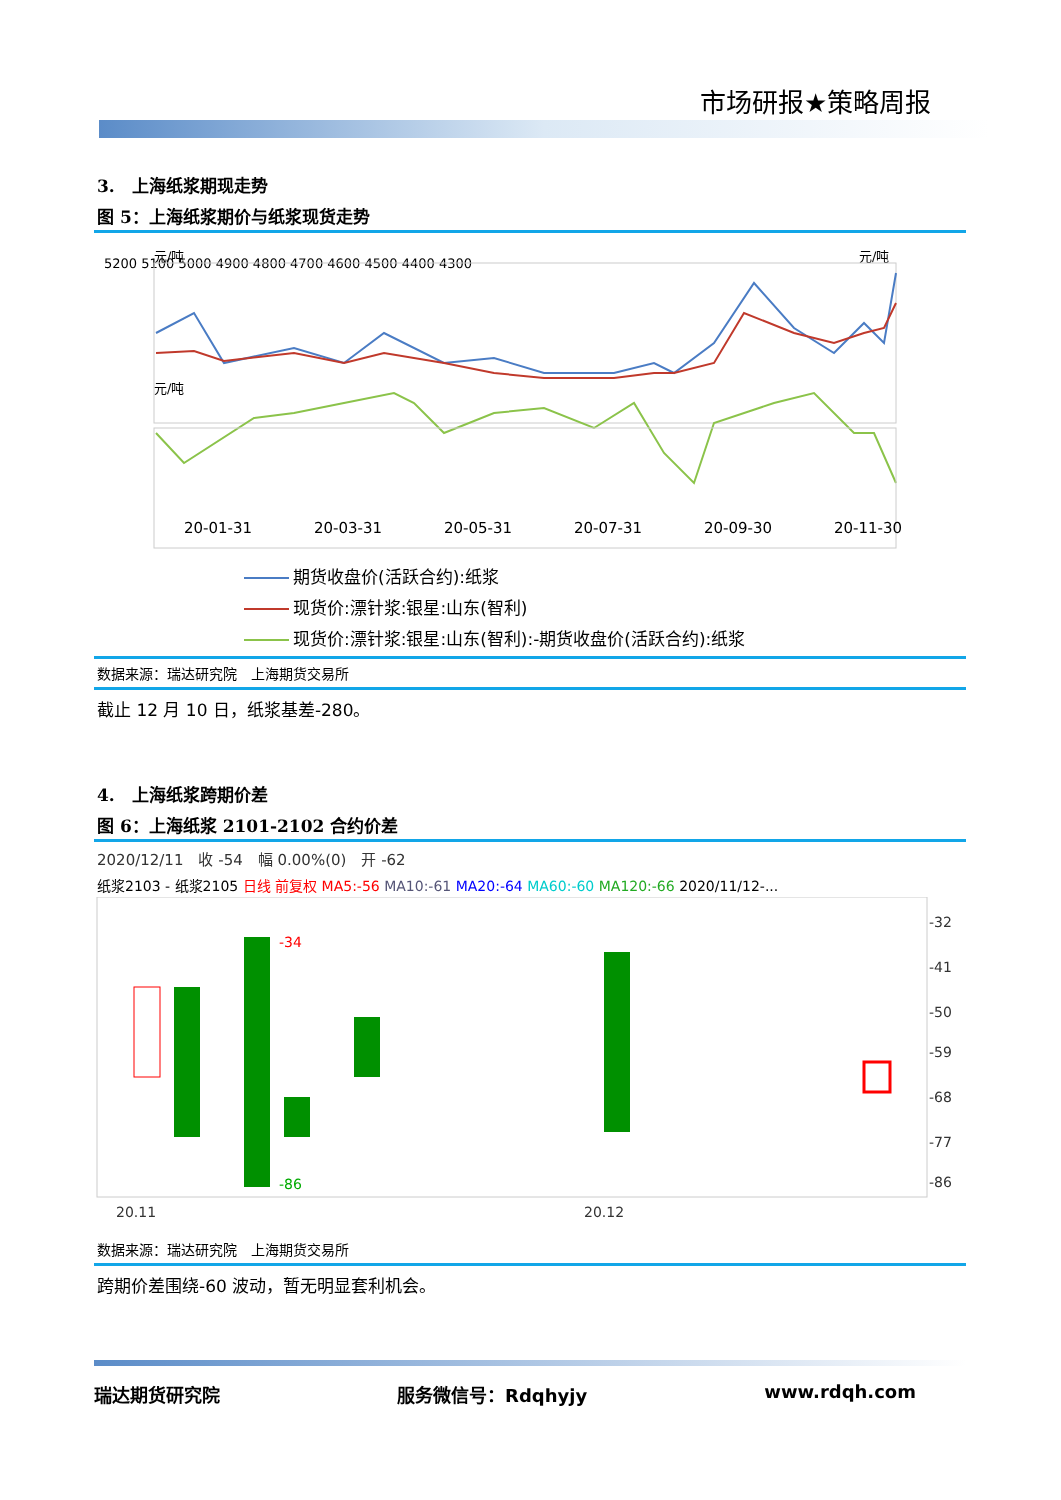市场研报★策略周报
3.　上海纸浆期现走势
图 5：上海纸浆期价与纸浆现货走势
元/吨
元/吨
5200 5100 5000 4900 4800 4700 4600 4500 4400 4300
元/吨
20-01-31
20-03-31
20-05-31
20-07-31
20-09-30
20-11-30
期货收盘价(活跃合约):纸浆
现货价:漂针浆:银星:山东(智利)
现货价:漂针浆:银星:山东(智利):-期货收盘价(活跃合约):纸浆
数据来源：瑞达研究院　上海期货交易所
截止 12 月 10 日，纸浆基差-280。
4.　上海纸浆跨期价差
图 6：上海纸浆 2101-2102 合约价差
2020/12/11　收 -54　幅 0.00%(0)　开 -62
纸浆2103 - 纸浆2105 日线 前复权 MA5:-56 MA10:-61 MA20:-64 MA60:-60 MA120:-66 2020/11/12-...
-32
-41
-50
-59
-68
-77
-86
-34
-86
20.11
20.12
数据来源：瑞达研究院　上海期货交易所
跨期价差围绕-60 波动，暂无明显套利机会。
瑞达期货研究院 服务微信号：Rdqhyjy www.rdqh.com